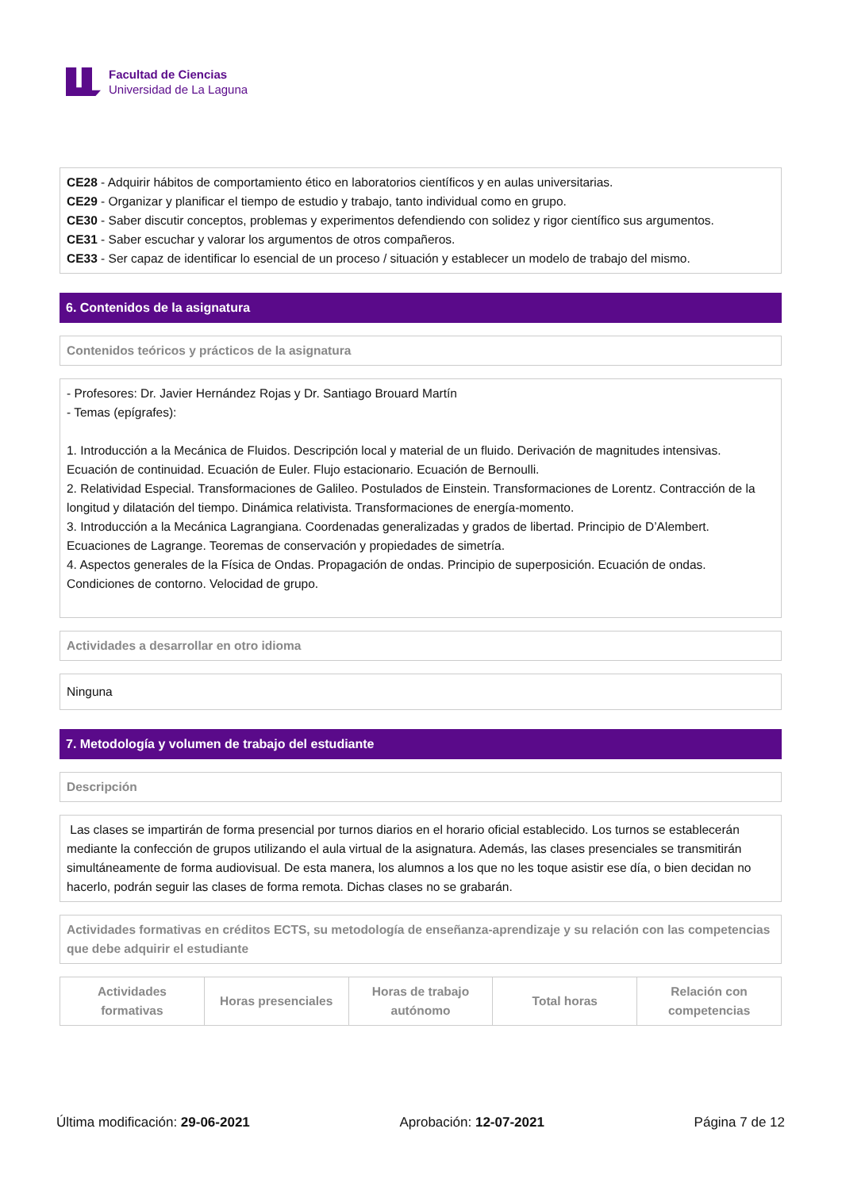Facultad de Ciencias
Universidad de La Laguna
CE28 - Adquirir hábitos de comportamiento ético en laboratorios científicos y en aulas universitarias.
CE29 - Organizar y planificar el tiempo de estudio y trabajo, tanto individual como en grupo.
CE30 - Saber discutir conceptos, problemas y experimentos defendiendo con solidez y rigor científico sus argumentos.
CE31 - Saber escuchar y valorar los argumentos de otros compañeros.
CE33 - Ser capaz de identificar lo esencial de un proceso / situación y establecer un modelo de trabajo del mismo.
6. Contenidos de la asignatura
Contenidos teóricos y prácticos de la asignatura
- Profesores: Dr. Javier Hernández Rojas y Dr. Santiago Brouard Martín
- Temas (epígrafes):
1. Introducción a la Mecánica de Fluidos. Descripción local y material de un fluido. Derivación de magnitudes intensivas. Ecuación de continuidad. Ecuación de Euler. Flujo estacionario. Ecuación de Bernoulli.
2. Relatividad Especial. Transformaciones de Galileo. Postulados de Einstein. Transformaciones de Lorentz. Contracción de la longitud y dilatación del tiempo. Dinámica relativista. Transformaciones de energía-momento.
3. Introducción a la Mecánica Lagrangiana. Coordenadas generalizadas y grados de libertad. Principio de D’Alembert. Ecuaciones de Lagrange. Teoremas de conservación y propiedades de simetría.
4. Aspectos generales de la Física de Ondas. Propagación de ondas. Principio de superposición. Ecuación de ondas. Condiciones de contorno. Velocidad de grupo.
Actividades a desarrollar en otro idioma
Ninguna
7. Metodología y volumen de trabajo del estudiante
Descripción
Las clases se impartirán de forma presencial por turnos diarios en el horario oficial establecido. Los turnos se establecerán mediante la confección de grupos utilizando el aula virtual de la asignatura. Además, las clases presenciales se transmitirán simultáneamente de forma audiovisual. De esta manera, los alumnos a los que no les toque asistir ese día, o bien decidan no hacerlo, podrán seguir las clases de forma remota. Dichas clases no se grabarán.
Actividades formativas en créditos ECTS, su metodología de enseñanza-aprendizaje y su relación con las competencias que debe adquirir el estudiante
| Actividades formativas | Horas presenciales | Horas de trabajo autónomo | Total horas | Relación con competencias |
| --- | --- | --- | --- | --- |
Última modificación: 29-06-2021 Aprobación: 12-07-2021 Página 7 de 12